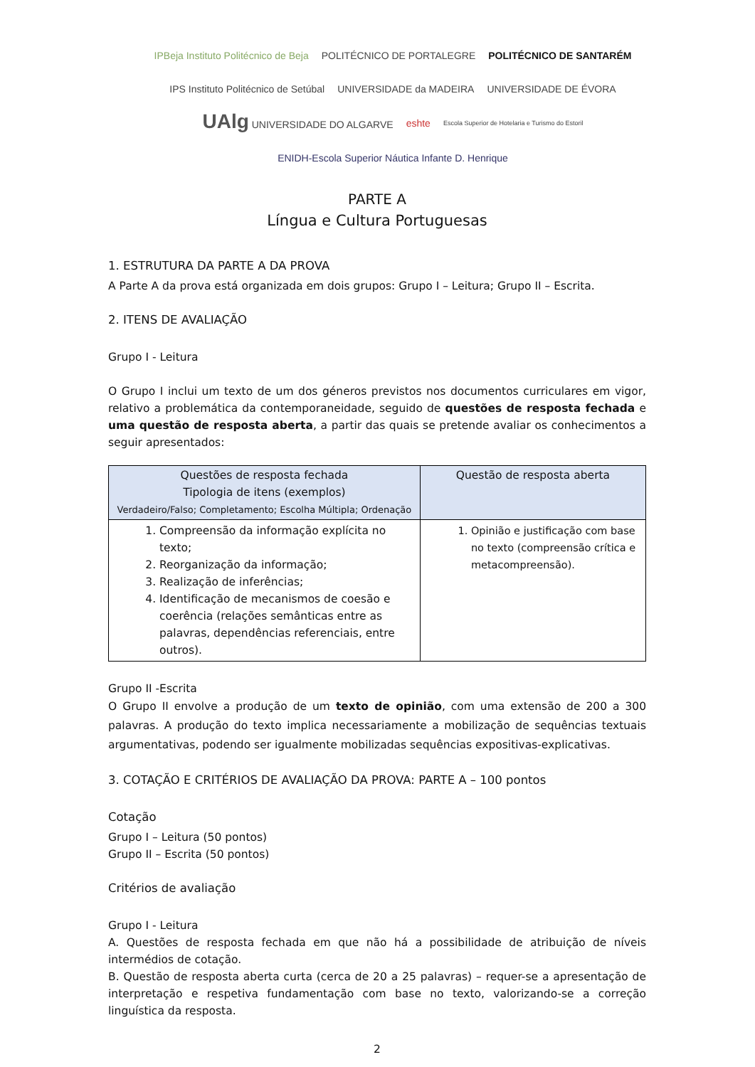IPBeja Instituto Politécnico de Beja POLITÉCNICO DE PORTALEGRE POLITÉCNICO DE SANTARÉM IPS Instituto Politécnico de Setúbal UNIVERSIDADE da MADEIRA UNIVERSIDADE DE ÉVORA UAlg UNIVERSIDADE DO ALGARVE eshte Escola Superior de Hotelaria e Turismo do Estoril ENIDH-Escola Superior Náutica Infante D. Henrique
PARTE A
Língua e Cultura Portuguesas
1. ESTRUTURA DA PARTE A DA PROVA
A Parte A da prova está organizada em dois grupos: Grupo I – Leitura; Grupo II – Escrita.
2. ITENS DE AVALIAÇÃO
Grupo I - Leitura
O Grupo I inclui um texto de um dos géneros previstos nos documentos curriculares em vigor, relativo a problemática da contemporaneidade, seguido de questões de resposta fechada e uma questão de resposta aberta, a partir das quais se pretende avaliar os conhecimentos a seguir apresentados:
| Questões de resposta fechada Tipologia de itens (exemplos) Verdadeiro/Falso; Completamento; Escolha Múltipla; Ordenação | Questão de resposta aberta |
| --- | --- |
| 1. Compreensão da informação explícita no texto; 2. Reorganização da informação; 3. Realização de inferências; 4. Identificação de mecanismos de coesão e coerência (relações semânticas entre as palavras, dependências referenciais, entre outros). | 1. Opinião e justificação com base no texto (compreensão crítica e metacompreensão). |
Grupo II -Escrita
O Grupo II envolve a produção de um texto de opinião, com uma extensão de 200 a 300 palavras. A produção do texto implica necessariamente a mobilização de sequências textuais argumentativas, podendo ser igualmente mobilizadas sequências expositivas-explicativas.
3. COTAÇÃO E CRITÉRIOS DE AVALIAÇÃO DA PROVA: PARTE A – 100 pontos
Cotação
Grupo I – Leitura (50 pontos)
Grupo II – Escrita (50 pontos)
Critérios de avaliação
Grupo I - Leitura
A. Questões de resposta fechada em que não há a possibilidade de atribuição de níveis intermédios de cotação.
B. Questão de resposta aberta curta (cerca de 20 a 25 palavras) – requer-se a apresentação de interpretação e respetiva fundamentação com base no texto, valorizando-se a correção linguística da resposta.
2